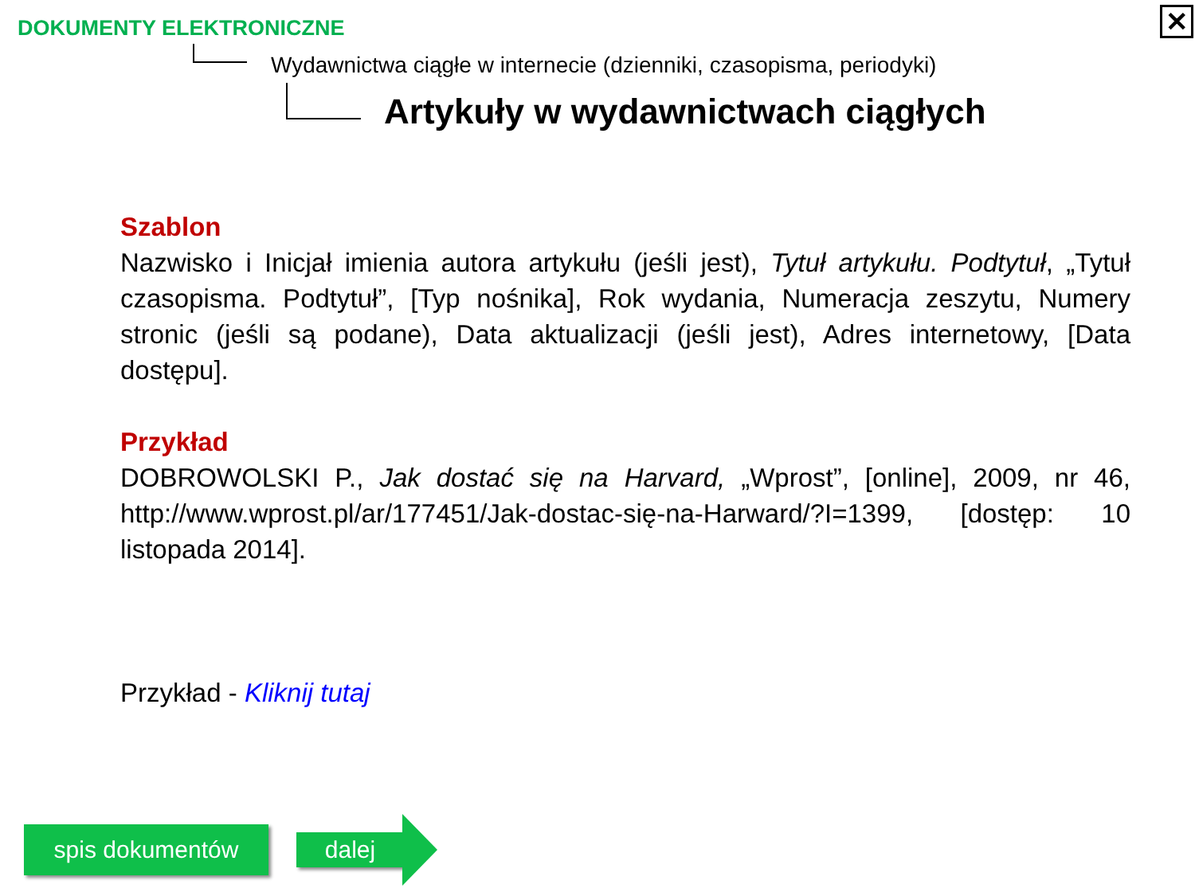DOKUMENTY ELEKTRONICZNE
Wydawnictwa ciągłe w internecie (dzienniki, czasopisma, periodyki)
Artykuły w wydawnictwach ciągłych
✕
Szablon
Nazwisko i Inicjał imienia autora artykułu (jeśli jest), Tytuł artykułu. Podtytuł, „Tytuł czasopisma. Podtytuł”, [Typ nośnika], Rok wydania, Numeracja zeszytu, Numery stronic (jeśli są podane), Data aktualizacji (jeśli jest), Adres internetowy, [Data dostępu].
Przykład
DOBROWOLSKI P., Jak dostać się na Harvard, „Wprost”, [online], 2009, nr 46, http://www.wprost.pl/ar/177451/Jak-dostac-się-na-Harward/?I=1399, [dostęp: 10 listopada 2014].
Przykład - Kliknij tutaj
spis dokumentów dalej